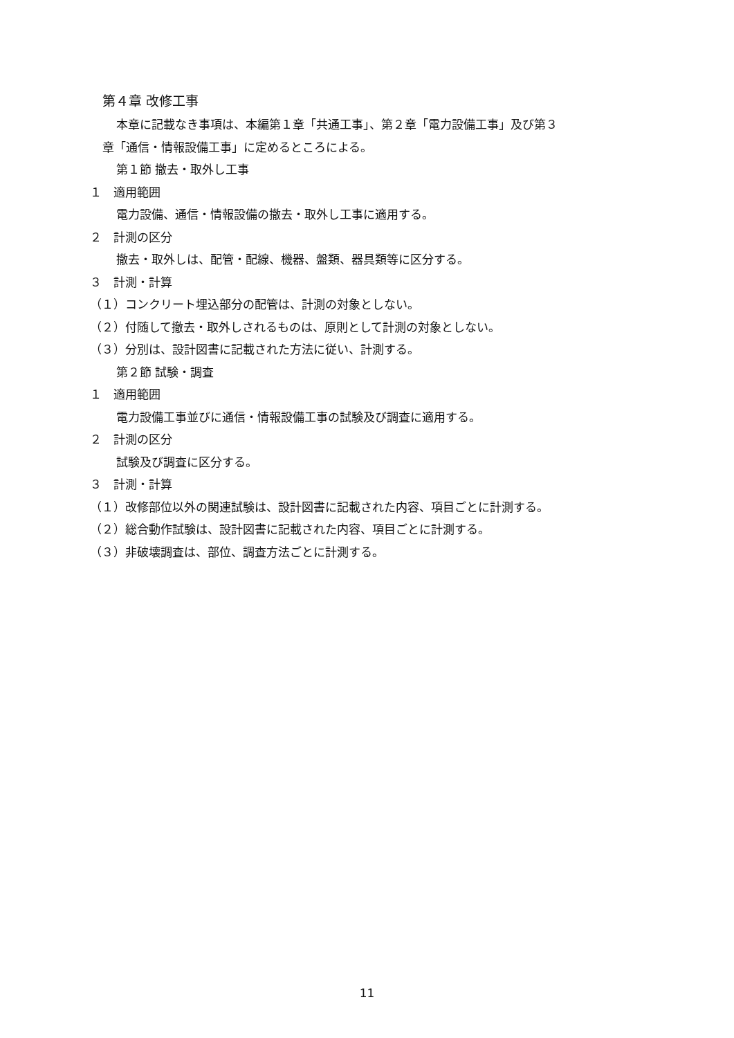第４章 改修工事
本章に記載なき事項は、本編第１章「共通工事」、第２章「電力設備工事」及び第３
章「通信・情報設備工事」に定めるところによる。
第１節 撤去・取外し工事
１　適用範囲
電力設備、通信・情報設備の撤去・取外し工事に適用する。
２　計測の区分
撤去・取外しは、配管・配線、機器、盤類、器具類等に区分する。
３　計測・計算
（１）コンクリート埋込部分の配管は、計測の対象としない。
（２）付随して撤去・取外しされるものは、原則として計測の対象としない。
（３）分別は、設計図書に記載された方法に従い、計測する。
第２節 試験・調査
１　適用範囲
電力設備工事並びに通信・情報設備工事の試験及び調査に適用する。
２　計測の区分
試験及び調査に区分する。
３　計測・計算
（１）改修部位以外の関連試験は、設計図書に記載された内容、項目ごとに計測する。
（２）総合動作試験は、設計図書に記載された内容、項目ごとに計測する。
（３）非破壊調査は、部位、調査方法ごとに計測する。
11